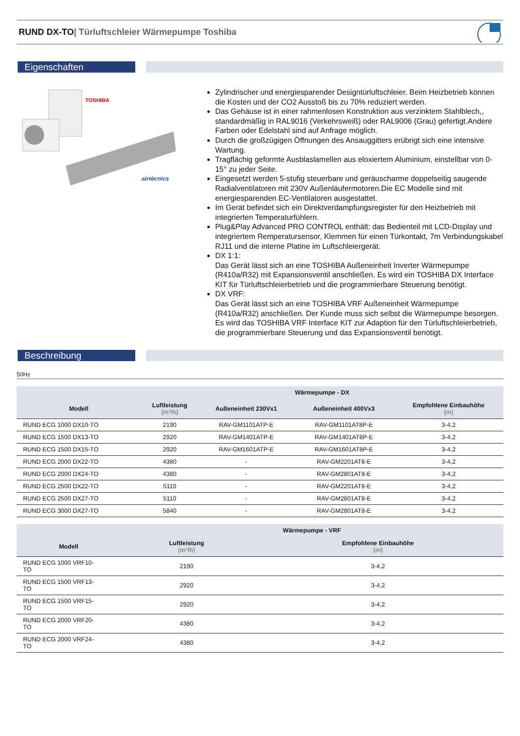RUND DX-TO| Türluftschleier Wärmepumpe Toshiba
Eigenschaften
TOSHIBA
airtècnics
Zylindrischer und energiesparender Designtürluftschleier. Beim Heizbetrieb können die Kosten und der CO2 Ausstoß bis zu 70% reduziert werden.
Das Gehäuse ist in einer rahmenlosen Konstruktion aus verzinktem Stahlblech,, standardmäßig in RAL9016 (Verkehrsweiß) oder RAL9006 (Grau) gefertigt.Andere Farben oder Edelstahl sind auf Anfrage möglich.
Durch die großzügigen Öffnungen des Ansauggitters erübrigt sich eine intensive Wartung.
Tragflächig geformte Ausblaslamellen aus eloxiertem Aluminium, einstellbar von 0-15° zu jeder Seite.
Eingesetzt werden 5-stufig steuerbare und geräuscharme doppelseitig saugende Radialventilatoren mit 230V Außenläufermotoren.Die EC Modelle sind mit energiesparenden EC-Ventilatoren ausgestattet.
Im Gerät befindet sich ein Direktverdampfungsregister für den Heizbetrieb mit integrierten Temperaturfühlern.
Plug&Play Advanced PRO CONTROL enthält: das Bedienteil mit LCD-Display und integriertem Remperatursensor, Klemmen für einen Türkontakt, 7m Verbindungskabel RJ11 und die interne Platine im Luftschleiergerät.
DX 1:1:
Das Gerät lässt sich an eine TOSHIBA Außeneinheit Inverter Wärmepumpe (R410a/R32) mit Expansionsventil anschließen. Es wird ein TOSHIBA DX Interface KIT für Türluftschleierbetrieb und die programmierbare Steuerung benötigt.
DX VRF:
Das Gerät lässt sich an eine TOSHIBA VRF Außeneinheit Wärmepumpe (R410a/R32) anschließen. Der Kunde muss sich selbst die Wärmepumpe besorgen.
Es wird das TOSHIBA VRF Interface KIT zur Adaption für den Türluftschleierbetrieb, die programmierbare Steuerung und das Expansionsventil benötigt.
Beschreibung
50Hz
| | Wärmepumpe - DX | | | |
| --- | --- | --- | --- | --- |
| Modell | Luftleistung (m³/h) | Außeneinheit 230Vx1 | Außeneinheit 400Vx3 | Empfohlene Einbauhöhe (m) |
| RUND ECG 1000 DX10-TO | 2190 | RAV-GM1101ATP-E | RAV-GM1101AT8P-E | 3-4,2 |
| RUND ECG 1500 DX13-TO | 2920 | RAV-GM1401ATP-E | RAV-GM1401AT8P-E | 3-4,2 |
| RUND ECG 1500 DX15-TO | 2920 | RAV-GM1601ATP-E | RAV-GM1601AT8P-E | 3-4,2 |
| RUND ECG 2000 DX22-TO | 4380 | - | RAV-GM2201AT8-E | 3-4,2 |
| RUND ECG 2000 DX24-TO | 4380 | - | RAV-GM2801AT8-E | 3-4,2 |
| RUND ECG 2500 DX22-TO | 5110 | - | RAV-GM2201AT8-E | 3-4,2 |
| RUND ECG 2500 DX27-TO | 5110 | - | RAV-GM2801AT8-E | 3-4,2 |
| RUND ECG 3000 DX27-TO | 5840 | - | RAV-GM2801AT8-E | 3-4,2 |
| | Wärmepumpe - VRF | |
| --- | --- | --- |
| Modell | Luftleistung (m³/h) | Empfohlene Einbauhöhe (m) |
| RUND ECG 1000 VRF10- TO | 2190 | 3-4,2 |
| RUND ECG 1500 VRF13- TO | 2920 | 3-4,2 |
| RUND ECG 1500 VRF15- TO | 2920 | 3-4,2 |
| RUND ECG 2000 VRF20- TO | 4380 | 3-4,2 |
| RUND ECG 2000 VRF24- TO | 4380 | 3-4,2 |